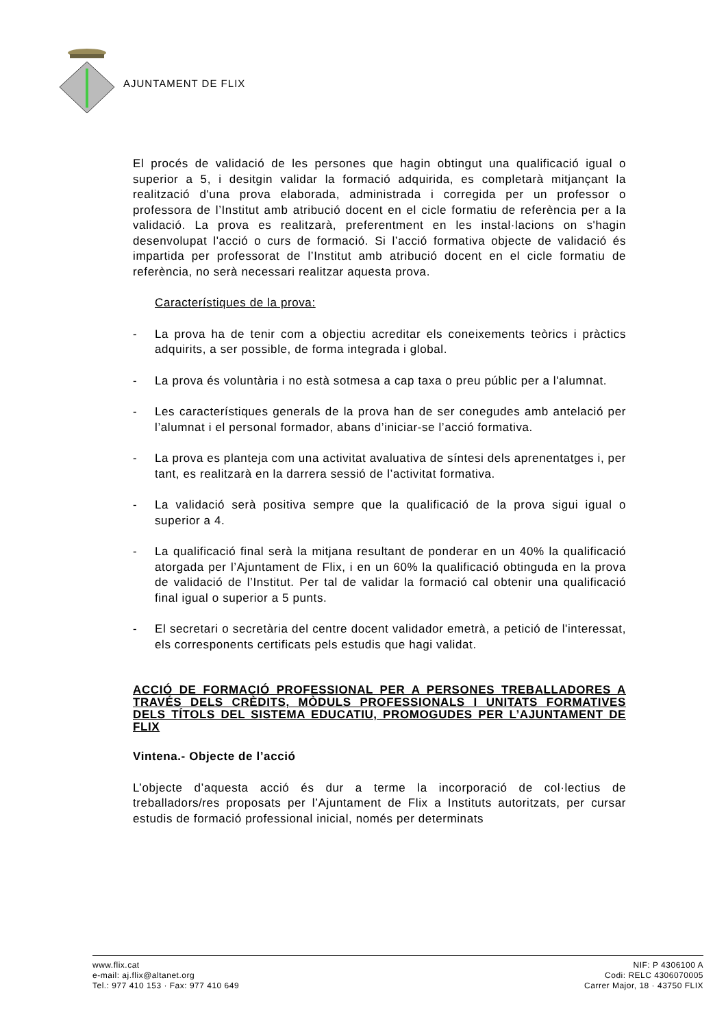AJUNTAMENT DE FLIX
El procés de validació de les persones que hagin obtingut una qualificació igual o superior a 5, i desitgin validar la formació adquirida, es completarà mitjançant la realització d'una prova elaborada, administrada i corregida per un professor o professora de l’Institut amb atribució docent en el cicle formatiu de referència per a la validació. La prova es realitzarà, preferentment en les instal·lacions on s'hagin desenvolupat l'acció o curs de formació. Si l’acció formativa objecte de validació és impartida per professorat de l’Institut amb atribució docent en el cicle formatiu de referència, no serà necessari realitzar aquesta prova.
Característiques de la prova:
- La prova ha de tenir com a objectiu acreditar els coneixements teòrics i pràctics adquirits, a ser possible, de forma integrada i global.
- La prova és voluntària i no està sotmesa a cap taxa o preu públic per a l'alumnat.
- Les característiques generals de la prova han de ser conegudes amb antelació per l’alumnat i el personal formador, abans d’iniciar-se l’acció formativa.
- La prova es planteja com una activitat avaluativa de síntesi dels aprenentatges i, per tant, es realitzarà en la darrera sessió de l’activitat formativa.
- La validació serà positiva sempre que la qualificació de la prova sigui igual o superior a 4.
- La qualificació final serà la mitjana resultant de ponderar en un 40% la qualificació atorgada per l’Ajuntament de Flix, i en un 60% la qualificació obtinguda en la prova de validació de l’Institut. Per tal de validar la formació cal obtenir una qualificació final igual o superior a 5 punts.
- El secretari o secretària del centre docent validador emetrà, a petició de l'interessat, els corresponents certificats pels estudis que hagi validat.
ACCIÓ DE FORMACIÓ PROFESSIONAL PER A PERSONES TREBALLADORES A TRAVÉS DELS CRÈDITS, MÒDULS PROFESSIONALS I UNITATS FORMATIVES DELS TÍTOLS DEL SISTEMA EDUCATIU, PROMOGUDES PER L’AJUNTAMENT DE FLIX
Vintena.- Objecte de l’acció
L’objecte d’aquesta acció és dur a terme la incorporació de col·lectius de treballadors/res proposats per l’Ajuntament de Flix a Instituts autoritzats, per cursar estudis de formació professional inicial, només per determinats
www.flix.cat
e-mail: aj.flix@altanet.org
Tel.: 977 410 153 · Fax: 977 410 649
NIF: P 4306100 A
Codi: RELC 4306070005
Carrer Major, 18 · 43750 FLIX